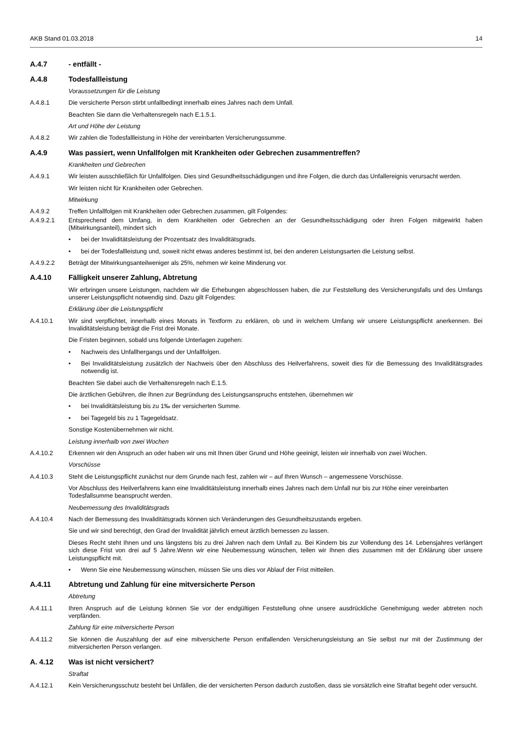AKB Stand 01.03.2018 14
A.4.7 - entfällt -
A.4.8 Todesfallleistung
Voraussetzungen für die Leistung
A.4.8.1 Die versicherte Person stirbt unfallbedingt innerhalb eines Jahres nach dem Unfall.
Beachten Sie dann die Verhaltensregeln nach E.1.5.1.
Art und Höhe der Leistung
A.4.8.2 Wir zahlen die Todesfallleistung in Höhe der vereinbarten Versicherungssumme.
A.4.9 Was passiert, wenn Unfallfolgen mit Krankheiten oder Gebrechen zusammentreffen?
Krankheiten und Gebrechen
A.4.9.1 Wir leisten ausschließlich für Unfallfolgen. Dies sind Gesundheitsschädigungen und ihre Folgen, die durch das Unfallereignis verursacht werden.
Wir leisten nicht für Krankheiten oder Gebrechen.
Mitwirkung
A.4.9.2 Treffen Unfallfolgen mit Krankheiten oder Gebrechen zusammen, gilt Folgendes:
A.4.9.2.1 Entsprechend dem Umfang, in dem Krankheiten oder Gebrechen an der Gesundheitsschädigung oder ihren Folgen mitgewirkt haben (Mitwirkungsanteil), mindert sich
• bei der Invaliditätsleistung der Prozentsatz des Invaliditätsgrads.
• bei der Todesfallleistung und, soweit nicht etwas anderes bestimmt ist, bei den anderen Leistungsarten die Leistung selbst.
A.4.9.2.2 Beträgt der Mitwirkungsanteilweniger als 25%, nehmen wir keine Minderung vor.
A.4.10 Fälligkeit unserer Zahlung, Abtretung
Wir erbringen unsere Leistungen, nachdem wir die Erhebungen abgeschlossen haben, die zur Feststellung des Versicherungsfalls und des Umfangs unserer Leistungspflicht notwendig sind. Dazu gilt Folgendes:
Erklärung über die Leistungspflicht
A.4.10.1 Wir sind verpflichtet, innerhalb eines Monats in Textform zu erklären, ob und in welchem Umfang wir unsere Leistungspflicht anerkennen. Bei Invaliditätsleistung beträgt die Frist drei Monate.
Die Fristen beginnen, sobald uns folgende Unterlagen zugehen:
• Nachweis des Unfallhergangs und der Unfallfolgen.
• Bei Invaliditätsleistung zusätzlich der Nachweis über den Abschluss des Heilverfahrens, soweit dies für die Bemessung des Invaliditätsgrades notwendig ist.
Beachten Sie dabei auch die Verhaltensregeln nach E.1.5.
Die ärztlichen Gebühren, die Ihnen zur Begründung des Leistungsanspruchs entstehen, übernehmen wir
• bei Invaliditätsleistung bis zu 1‰ der versicherten Summe.
• bei Tagegeld bis zu 1 Tagegeldsatz.
Sonstige Kostenübernehmen wir nicht.
Leistung innerhalb von zwei Wochen
A.4.10.2 Erkennen wir den Anspruch an oder haben wir uns mit Ihnen über Grund und Höhe geeinigt, leisten wir innerhalb von zwei Wochen.
Vorschüsse
A.4.10.3 Steht die Leistungspflicht zunächst nur dem Grunde nach fest, zahlen wir – auf Ihren Wunsch – angemessene Vorschüsse.
Vor Abschluss des Heilverfahrens kann eine Invaliditätsleistung innerhalb eines Jahres nach dem Unfall nur bis zur Höhe einer vereinbarten Todesfallsumme beansprucht werden.
Neubemessung des Invaliditätsgrads
A.4.10.4 Nach der Bemessung des Invaliditätsgrads können sich Veränderungen des Gesundheitszustands ergeben.
Sie und wir sind berechtigt, den Grad der Invalidität jährlich erneut ärztlich bemessen zu lassen.
Dieses Recht steht Ihnen und uns längstens bis zu drei Jahren nach dem Unfall zu. Bei Kindern bis zur Vollendung des 14. Lebensjahres verlängert sich diese Frist von drei auf 5 Jahre.Wenn wir eine Neubemessung wünschen, teilen wir Ihnen dies zusammen mit der Erklärung über unsere Leistungspflicht mit.
• Wenn Sie eine Neubemessung wünschen, müssen Sie uns dies vor Ablauf der Frist mitteilen.
A.4.11 Abtretung und Zahlung für eine mitversicherte Person
Abtretung
A.4.11.1 Ihren Anspruch auf die Leistung können Sie vor der endgültigen Feststellung ohne unsere ausdrückliche Genehmigung weder abtreten noch verpfänden.
Zahlung für eine mitversicherte Person
A.4.11.2 Sie können die Auszahlung der auf eine mitversicherte Person entfallenden Versicherungsleistung an Sie selbst nur mit der Zustimmung der mitversicherten Person verlangen.
A. 4.12 Was ist nicht versichert?
Straftat
A.4.12.1 Kein Versicherungsschutz besteht bei Unfällen, die der versicherten Person dadurch zustoßen, dass sie vorsätzlich eine Straftat begeht oder versucht.